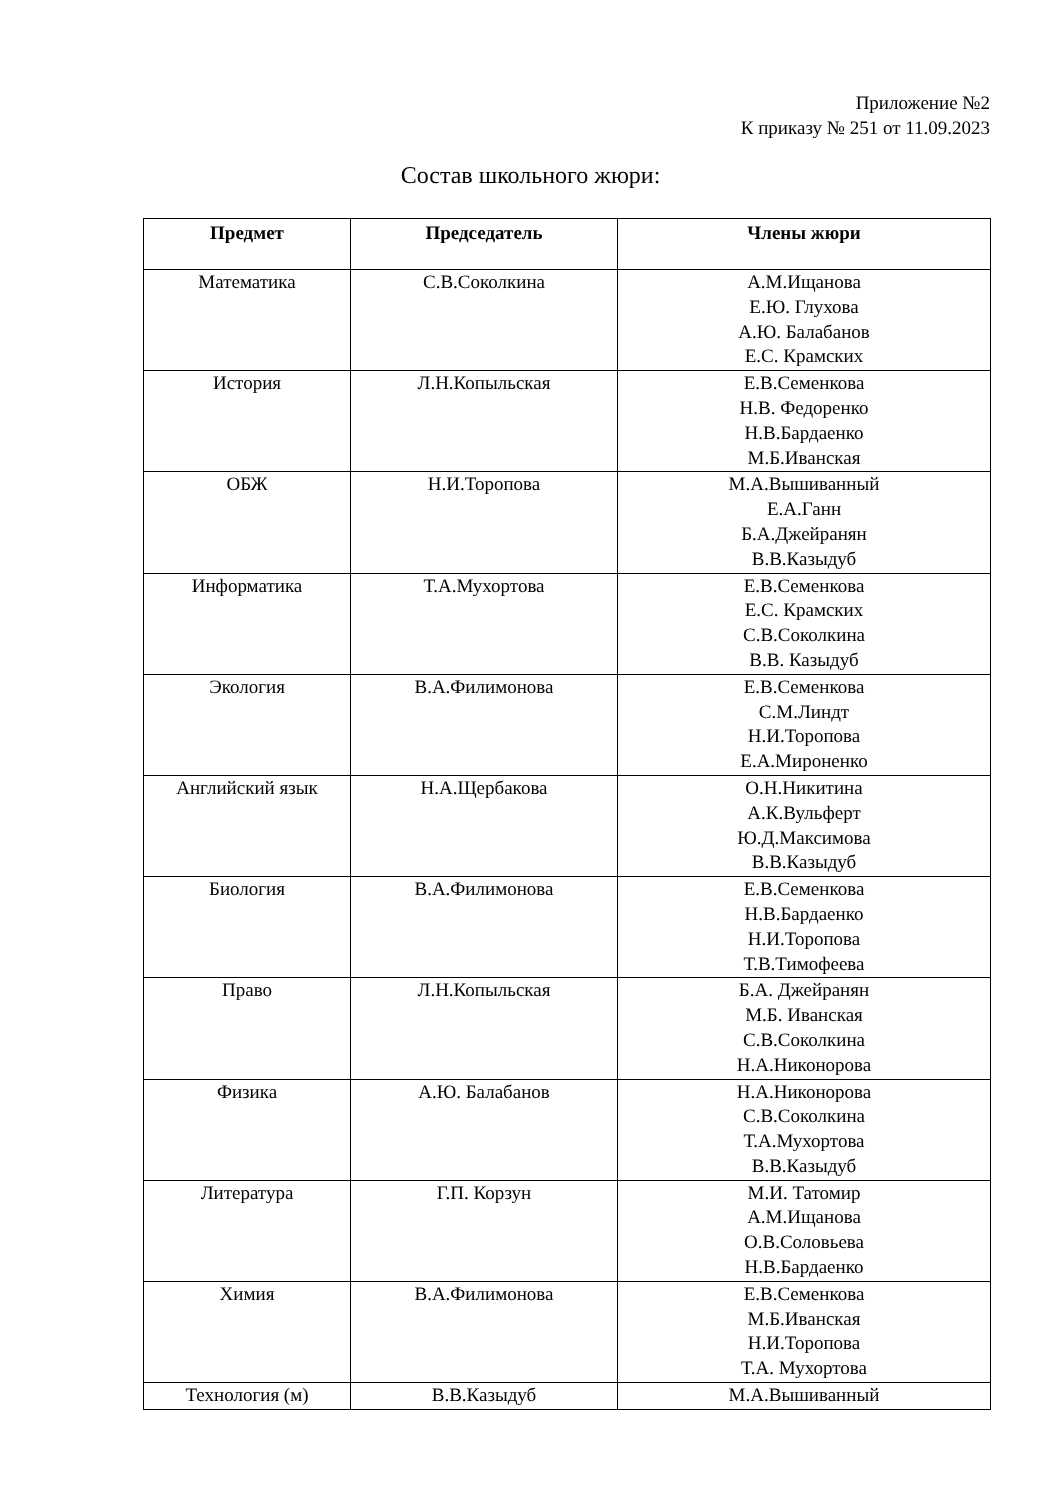Приложение №2
К приказу № 251 от 11.09.2023
Состав школьного жюри:
| Предмет | Председатель | Члены жюри |
| --- | --- | --- |
| Математика | С.В.Соколкина | А.М.Ищанова Е.Ю. Глухова А.Ю. Балабанов Е.С. Крамских |
| История | Л.Н.Копыльская | Е.В.Семенкова Н.В. Федоренко Н.В.Бардаенко М.Б.Иванская |
| ОБЖ | Н.И.Торопова | М.А.Вышиванный Е.А.Ганн Б.А.Джейранян В.В.Казыдуб |
| Информатика | Т.А.Мухортова | Е.В.Семенкова Е.С. Крамских С.В.Соколкина В.В. Казыдуб |
| Экология | В.А.Филимонова | Е.В.Семенкова С.М.Линдт Н.И.Торопова Е.А.Мироненко |
| Английский язык | Н.А.Щербакова | О.Н.Никитина А.К.Вульферт Ю.Д.Максимова В.В.Казыдуб |
| Биология | В.А.Филимонова | Е.В.Семенкова Н.В.Бардаенко Н.И.Торопова Т.В.Тимофеева |
| Право | Л.Н.Копыльская | Б.А. Джейранян М.Б. Иванская С.В.Соколкина Н.А.Никонорова |
| Физика | А.Ю. Балабанов | Н.А.Никонорова С.В.Соколкина Т.А.Мухортова В.В.Казыдуб |
| Литература | Г.П. Корзун | М.И. Татомир А.М.Ищанова О.В.Соловьева Н.В.Бардаенко |
| Химия | В.А.Филимонова | Е.В.Семенкова М.Б.Иванская Н.И.Торопова Т.А. Мухортова |
| Технология (м) | В.В.Казыдуб | М.А.Вышиванный |